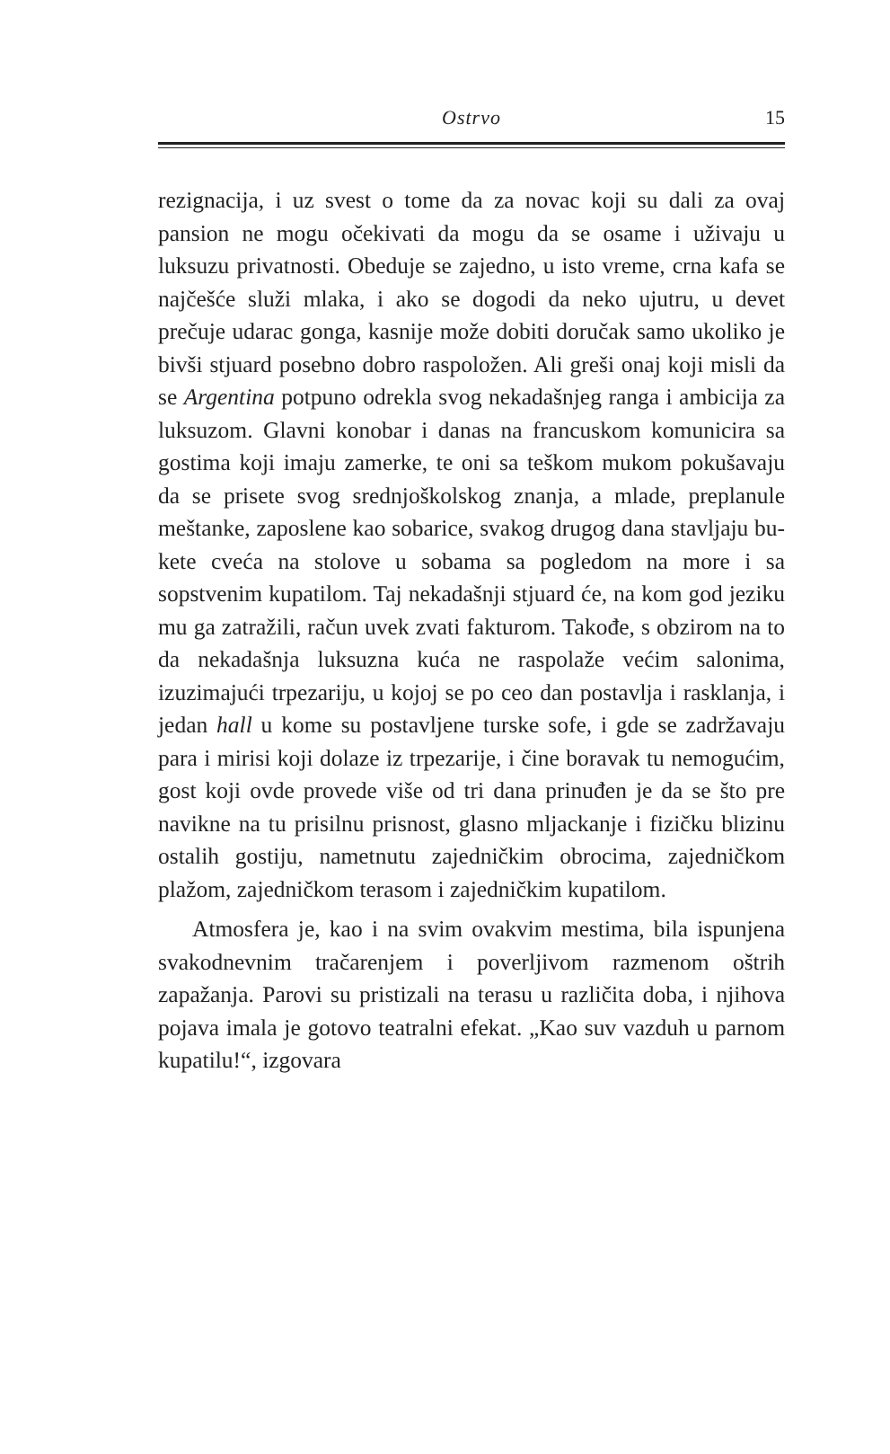Ostrvo
15
rezignacija, i uz svest o tome da za novac koji su dali za ovaj pansion ne mogu očekivati da mogu da se osame i uživaju u luksuzu privatnosti. Obeduje se zajedno, u isto vreme, crna kafa se najčešće služi mlaka, i ako se dogodi da neko ujutru, u devet prečuje udarac gonga, kasnije može dobiti doručak samo ukoliko je bivši stju­ard posebno dobro raspoložen. Ali greši onaj koji misli da se Argentina potpuno odrekla svog nekadašnjeg ran­ga i ambicija za luksuzom. Glavni konobar i danas na francuskom komunicira sa gostima koji imaju zamerke, te oni sa teškom mukom pokušavaju da se prisete svog srednjoškolskog znanja, a mlade, preplanule meštanke, zaposlene kao sobarice, svakog drugog dana stavljaju bu­kete cveća na stolove u sobama sa pogledom na more i sa sopstvenim kupatilom. Taj nekadašnji stjuard će, na kom god jeziku mu ga zatražili, račun uvek zvati fakturom. Takođe, s obzirom na to da nekadašnja luksuzna kuća ne raspolaže većim salonima, izuzimajući trpezariju, u kojoj se po ceo dan postavlja i rasklanja, i jedan hall u kome su postavljene turske sofe, i gde se zadržavaju para i mirisi koji dolaze iz trpezarije, i čine boravak tu nemogućim, gost koji ovde provede više od tri dana prinuđen je da se što pre navikne na tu prisilnu prisnost, glasno mljackanje i fizičku blizinu ostalih gostiju, nametnutu zajedničkim obrocima, zajedničkom plažom, zajedničkom terasom i zajedničkim kupatilom.
Atmosfera je, kao i na svim ovakvim mestima, bila ispunjena svakodnevnim tračarenjem i poverljivom raz­menom oštrih zapažanja. Parovi su pristizali na terasu u različita doba, i njihova pojava imala je gotovo teatralni efekat. „Kao suv vazduh u parnom kupatilu!“, izgovara